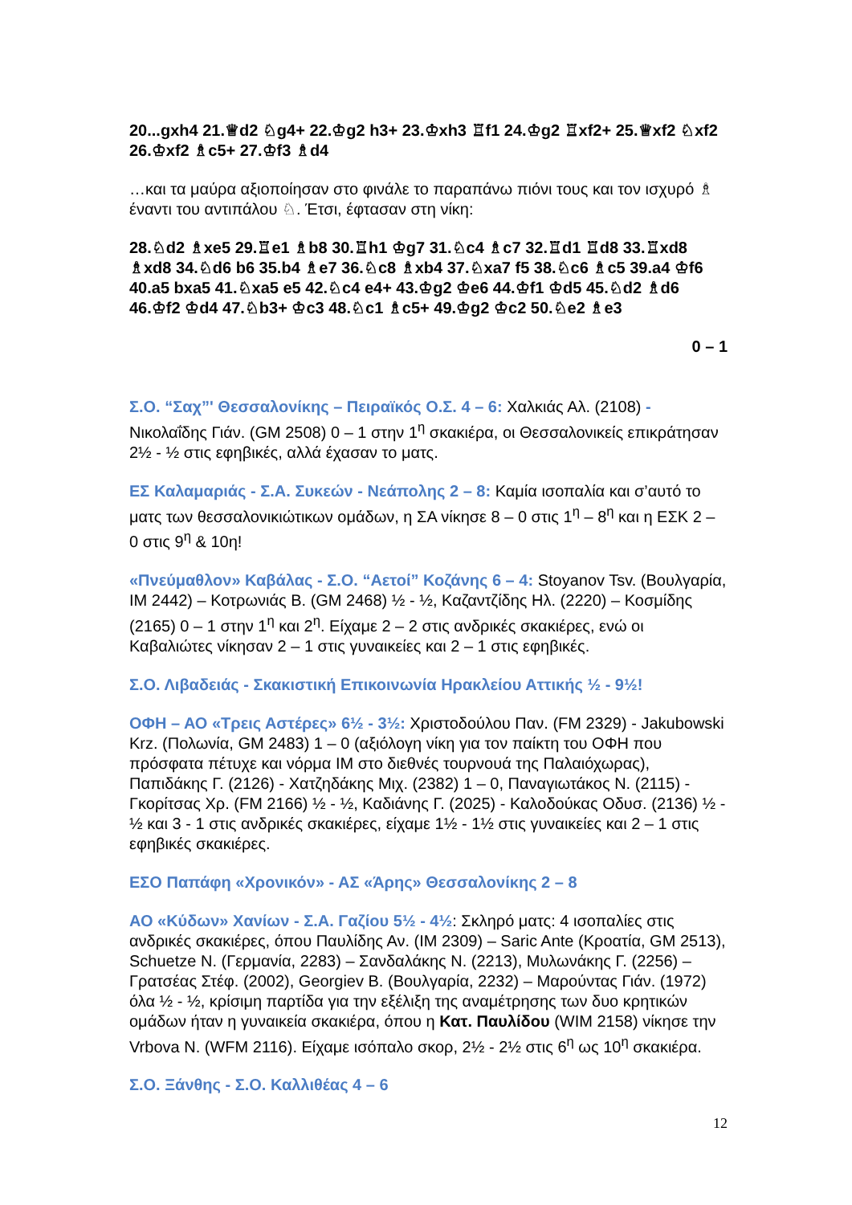20...gxh4 21.♕d2 ♘g4+ 22.♔g2 h3+ 23.♔xh3 ♖f1 24.♔g2 ♖xf2+ 25.♕xf2 ♘xf2 26.♔xf2 ♗c5+ 27.♔f3 ♗d4
…και τα μαύρα αξιοποίησαν στο φινάλε το παραπάνω πιόνι τους και τον ισχυρό ♗ έναντι του αντιπάλου ♘. Έτσι, έφτασαν στη νίκη:
28.♘d2 ♗xe5 29.♖e1 ♗b8 30.♖h1 ♔g7 31.♘c4 ♗c7 32.♖d1 ♖d8 33.♖xd8 ♗xd8 34.♘d6 b6 35.b4 ♗e7 36.♘c8 ♗xb4 37.♘xa7 f5 38.♘c6 ♗c5 39.a4 ♔f6 40.a5 bxa5 41.♘xa5 e5 42.♘c4 e4+ 43.♔g2 ♔e6 44.♔f1 ♔d5 45.♘d2 ♗d6 46.♔f2 ♔d4 47.♘b3+ ♔c3 48.♘c1 ♗c5+ 49.♔g2 ♔c2 50.♘e2 ♗e3
0 – 1
Σ.Ο. “Σαχ”' Θεσσαλονίκης – Πειραϊκός Ο.Σ. 4 – 6: Χαλκιάς Αλ. (2108) - Νικολαΐδης Γιάν. (GM 2508) 0 – 1 στην 1<sup>η</sup> σκακιέρα, οι Θεσσαλονικείς επικράτησαν 2½ - ½ στις εφηβικές, αλλά έχασαν το ματς.
ΕΣ Καλαμαριάς - Σ.Α. Συκεών - Νεάπολης 2 – 8: Καμία ισοπαλία και σ’αυτό το ματς των θεσσαλονικιώτικων ομάδων, η ΣΑ νίκησε 8 – 0 στις 1<sup>η</sup> – 8<sup>η</sup> και η ΕΣΚ 2 – 0 στις 9<sup>η</sup> & 10η!
«Πνεύμαθλον» Καβάλας - Σ.Ο. “Αετοί” Κοζάνης 6 – 4: Stoyanov Tsv. (Βουλγαρία, IM 2442) – Κοτρωνιάς Β. (GM 2468) ½ - ½, Καζαντζίδης Ηλ. (2220) – Κοσμίδης (2165) 0 – 1 στην 1<sup>η</sup> και 2<sup>η</sup>. Είχαμε 2 – 2 στις ανδρικές σκακιέρες, ενώ οι Καβαλιώτες νίκησαν 2 – 1 στις γυναικείες και 2 – 1 στις εφηβικές.
Σ.Ο. Λιβαδειάς - Σκακιστική Επικοινωνία Ηρακλείου Αττικής ½ - 9½!
ΟΦΗ – ΑΟ «Τρεις Αστέρες» 6½ - 3½: Χριστοδούλου Παν. (FM 2329) - Jakubowski Krz. (Πολωνία, GM 2483) 1 – 0 (αξιόλογη νίκη για τον παίκτη του ΟΦΗ που πρόσφατα πέτυχε και νόρμα IM στο διεθνές τουρνουά της Παλαιόχωρας), Παπιδάκης Γ. (2126) - Χατζηδάκης Μιχ. (2382) 1 – 0, Παναγιωτάκος Ν. (2115) - Γκορίτσας Χρ. (FM 2166) ½ - ½, Καδιάνης Γ. (2025) - Καλοδούκας Οδυσ. (2136) ½ - ½ και 3 - 1 στις ανδρικές σκακιέρες, είχαμε 1½ - 1½ στις γυναικείες και 2 – 1 στις εφηβικές σκακιέρες.
ΕΣΟ Παπάφη «Χρονικόν» - ΑΣ «Άρης» Θεσσαλονίκης 2 – 8
ΑΟ «Κύδων» Χανίων - Σ.Α. Γαζίου 5½ - 4½: Σκληρό ματς: 4 ισοπαλίες στις ανδρικές σκακιέρες, όπου Παυλίδης Αν. (IM 2309) – Saric Ante (Κροατία, GM 2513), Schuetze N. (Γερμανία, 2283) – Σανδαλάκης Ν. (2213), Μυλωνάκης Γ. (2256) – Γρατσέας Στέφ. (2002), Georgiev B. (Βουλγαρία, 2232) – Μαρούντας Γιάν. (1972) όλα ½ - ½, κρίσιμη παρτίδα για την εξέλιξη της αναμέτρησης των δυο κρητικών ομάδων ήταν η γυναικεία σκακιέρα, όπου η Κατ. Παυλίδου (WIM 2158) νίκησε την Vrbova N. (WFM 2116). Είχαμε ισόπαλο σκορ, 2½ - 2½ στις 6<sup>η</sup> ως 10<sup>η</sup> σκακιέρα.
Σ.Ο. Ξάνθης - Σ.Ο. Καλλιθέας 4 – 6
12